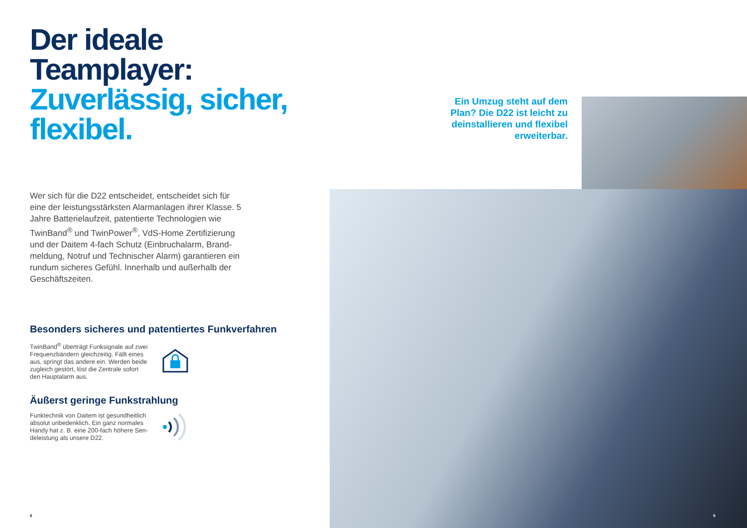Der ideale Teamplayer: Zuverlässig, sicher, flexibel.
Wer sich für die D22 entscheidet, entscheidet sich für eine der leistungsstärksten Alarmanlagen ihrer Klas­se. 5 Jahre Batterielaufzeit, patentierte Technologien wie TwinBand<sup>®</sup> und TwinPower<sup>®</sup>, VdS-Home Zertifizierung und der Daitem 4-fach Schutz (Einbruchalarm, Brand­meldung, Notruf und Technischer Alarm) garantieren ein rundum sicheres Gefühl. Innerhalb und außerhalb der Geschäftszeiten.
Besonders sicheres und patentiertes Funkverfahren
TwinBand<sup>®</sup> überträgt Funksignale auf zwei Frequenzbändern gleichzeitig. Fällt eines aus, springt das andere ein. Werden beide zugleich gestört, löst die Zentrale sofort den Hauptalarm aus.
Äußerst geringe Funkstrahlung
Funktechnik von Daitem ist gesundheitlich absolut unbedenklich. Ein ganz normales Handy hat z. B. eine 200-fach höhere Sen­deleistung als unsere D22.
8
Ein Umzug steht auf dem Plan? Die D22 ist leicht zu deinstallieren und flexibel erweiterbar.
9